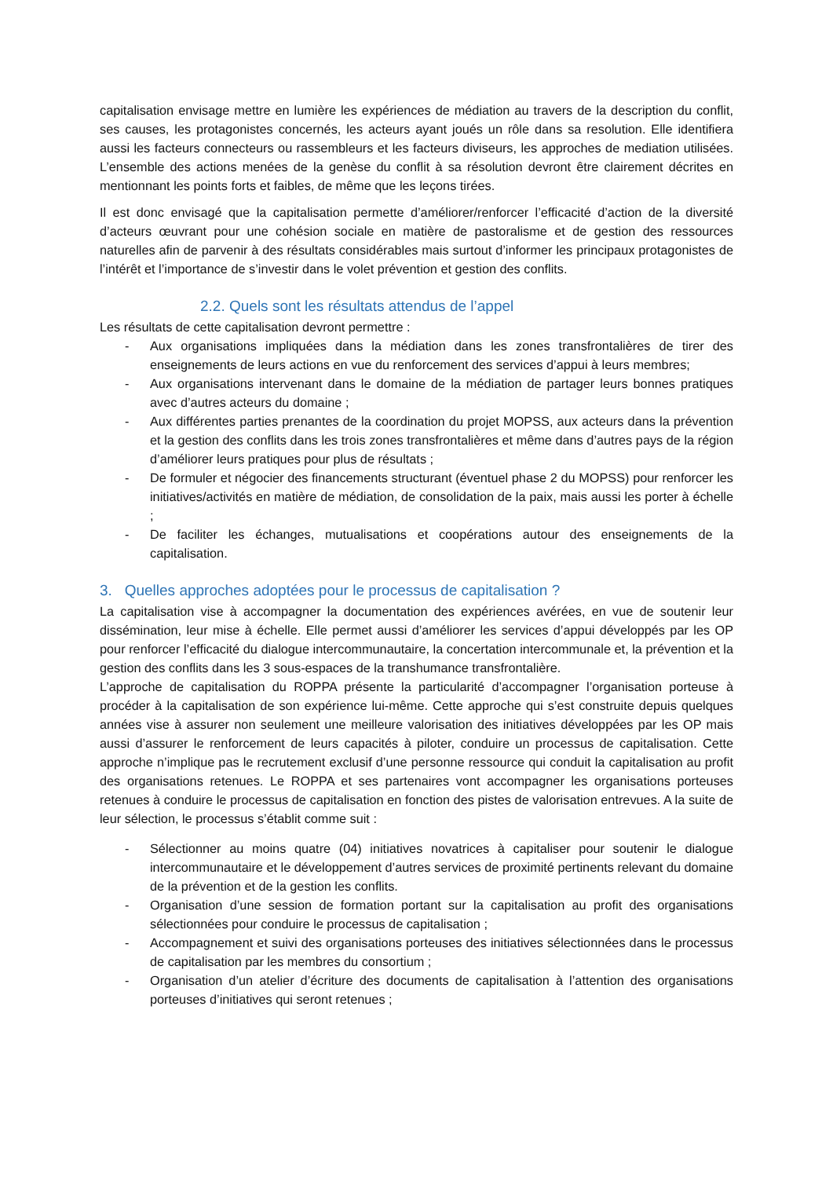capitalisation envisage mettre en lumière les expériences de médiation au travers de la description du conflit, ses causes, les protagonistes concernés, les acteurs ayant joués un rôle dans sa resolution. Elle identifiera aussi les facteurs connecteurs ou rassembleurs et les facteurs diviseurs, les approches de mediation utilisées. L’ensemble des actions menées de la genèse du conflit à sa résolution devront être clairement décrites en mentionnant les points forts et faibles, de même que les leçons tirées.
Il est donc envisagé que la capitalisation permette d’améliorer/renforcer l’efficacité d’action de la diversité d’acteurs œuvrant pour une cohésion sociale en matière de pastoralisme et de gestion des ressources naturelles afin de parvenir à des résultats considérables mais surtout d’informer les principaux protagonistes de l’intérêt et l’importance de s’investir dans le volet prévention et gestion des conflits.
2.2. Quels sont les résultats attendus de l’appel
Les résultats de cette capitalisation devront permettre :
- Aux organisations impliquées dans la médiation dans les zones transfrontalières de tirer des enseignements de leurs actions en vue du renforcement des services d’appui à leurs membres;
- Aux organisations intervenant dans le domaine de la médiation de partager leurs bonnes pratiques avec d’autres acteurs du domaine ;
- Aux différentes parties prenantes de la coordination du projet MOPSS, aux acteurs dans la prévention et la gestion des conflits dans les trois zones transfrontalières et même dans d’autres pays de la région d’améliorer leurs pratiques pour plus de résultats ;
- De formuler et négocier des financements structurant (éventuel phase 2 du MOPSS) pour renforcer les initiatives/activités en matière de médiation, de consolidation de la paix, mais aussi les porter à échelle ;
- De faciliter les échanges, mutualisations et coopérations autour des enseignements de la capitalisation.
3. Quelles approches adoptées pour le processus de capitalisation ?
La capitalisation vise à accompagner la documentation des expériences avérées, en vue de soutenir leur dissémination, leur mise à échelle. Elle permet aussi d’améliorer les services d’appui développés par les OP pour renforcer l’efficacité du dialogue intercommunautaire, la concertation intercommunale et, la prévention et la gestion des conflits dans les 3 sous-espaces de la transhumance transfrontalière.
L’approche de capitalisation du ROPPA présente la particularité d’accompagner l’organisation porteuse à procéder à la capitalisation de son expérience lui-même. Cette approche qui s’est construite depuis quelques années vise à assurer non seulement une meilleure valorisation des initiatives développées par les OP mais aussi d’assurer le renforcement de leurs capacités à piloter, conduire un processus de capitalisation. Cette approche n’implique pas le recrutement exclusif d’une personne ressource qui conduit la capitalisation au profit des organisations retenues. Le ROPPA et ses partenaires vont accompagner les organisations porteuses retenues à conduire le processus de capitalisation en fonction des pistes de valorisation entrevues. A la suite de leur sélection, le processus s’établit comme suit :
- Sélectionner au moins quatre (04) initiatives novatrices à capitaliser pour soutenir le dialogue intercommunautaire et le développement d’autres services de proximité pertinents relevant du domaine de la prévention et de la gestion les conflits.
- Organisation d’une session de formation portant sur la capitalisation au profit des organisations sélectionnées pour conduire le processus de capitalisation ;
- Accompagnement et suivi des organisations porteuses des initiatives sélectionnées dans le processus de capitalisation par les membres du consortium ;
- Organisation d’un atelier d’écriture des documents de capitalisation à l’attention des organisations porteuses d’initiatives qui seront retenues ;